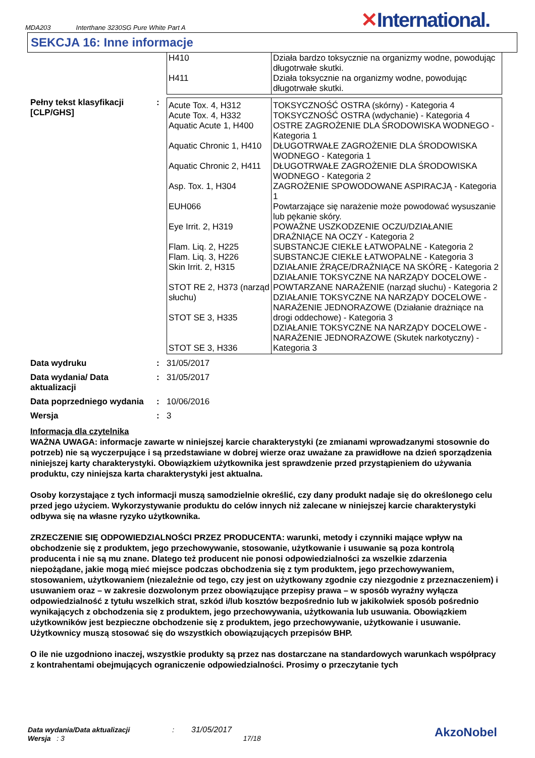MDA203 Interthane 3230SG Pure White Part A
✕International.
SEKCJA 16: Inne informacje
| H410 H411 | Działa bardzo toksycznie na organizmy wodne, powodując długotrwałe skutki. Działa toksycznie na organizmy wodne, powodując długotrwałe skutki. |
Pełny tekst klasyfikacji [CLP/GHS]
:
| Acute Tox. 4, H312 Acute Tox. 4, H332 Aquatic Acute 1, H400 Aquatic Chronic 1, H410 Aquatic Chronic 2, H411 Asp. Tox. 1, H304 EUH066 Eye Irrit. 2, H319 Flam. Liq. 2, H225 Flam. Liq. 3, H226 Skin Irrit. 2, H315 STOT RE 2, H373 (narząd słuchu) STOT SE 3, H335 STOT SE 3, H336 | TOKSYCZNOŚĆ OSTRA (skórny) - Kategoria 4 TOKSYCZNOŚĆ OSTRA (wdychanie) - Kategoria 4 OSTRE ZAGROŻENIE DLA ŚRODOWISKA WODNEGO - Kategoria 1 DŁUGOTRWAŁE ZAGROŻENIE DLA ŚRODOWISKA WODNEGO - Kategoria 1 DŁUGOTRWAŁE ZAGROŻENIE DLA ŚRODOWISKA WODNEGO - Kategoria 2 ZAGROŻENIE SPOWODOWANE ASPIRACJĄ - Kategoria 1 Powtarzające się narażenie może powodować wysuszanie lub pękanie skóry. POWAŻNE USZKODZENIE OCZU/DZIAŁANIE DRAŻNIĄCE NA OCZY - Kategoria 2 SUBSTANCJE CIEKŁE ŁATWOPALNE - Kategoria 2 SUBSTANCJE CIEKŁE ŁATWOPALNE - Kategoria 3 DZIAŁANIE ŻRĄCE/DRAŻNIĄCE NA SKÓRĘ - Kategoria 2 DZIAŁANIE TOKSYCZNE NA NARZĄDY DOCELOWE - POWTARZANE NARAŻENIE (narząd słuchu) - Kategoria 2 DZIAŁANIE TOKSYCZNE NA NARZĄDY DOCELOWE - NARAŻENIE JEDNORAZOWE (Działanie drażniące na drogi oddechowe) - Kategoria 3 DZIAŁANIE TOKSYCZNE NA NARZĄDY DOCELOWE - NARAŻENIE JEDNORAZOWE (Skutek narkotyczny) - Kategoria 3 |
Data wydruku : 31/05/2017
Data wydania/ Data aktualizacji
: 31/05/2017
Data poprzedniego wydania
: 10/06/2016
Wersja : 3
Informacja dla czytelnika
WAŻNA UWAGA: informacje zawarte w niniejszej karcie charakterystyki (ze zmianami wprowadzanymi stosownie do potrzeb) nie są wyczerpujące i są przedstawiane w dobrej wierze oraz uważane za prawidłowe na dzień sporządzenia niniejszej karty charakterystyki. Obowiązkiem użytkownika jest sprawdzenie przed przystąpieniem do używania produktu, czy niniejsza karta charakterystyki jest aktualna.
Osoby korzystające z tych informacji muszą samodzielnie określić, czy dany produkt nadaje się do określonego celu przed jego użyciem. Wykorzystywanie produktu do celów innych niż zalecane w niniejszej karcie charakterystyki odbywa się na własne ryzyko użytkownika.
ZRZECZENIE SIĘ ODPOWIEDZIALNOŚCI PRZEZ PRODUCENTA: warunki, metody i czynniki mające wpływ na obchodzenie się z produktem, jego przechowywanie, stosowanie, użytkowanie i usuwanie są poza kontrolą producenta i nie są mu znane. Dlatego też producent nie ponosi odpowiedzialności za wszelkie zdarzenia niepożądane, jakie mogą mieć miejsce podczas obchodzenia się z tym produktem, jego przechowywaniem, stosowaniem, użytkowaniem (niezależnie od tego, czy jest on użytkowany zgodnie czy niezgodnie z przeznaczeniem) i usuwaniem oraz – w zakresie dozwolonym przez obowiązujące przepisy prawa – w sposób wyraźny wyłącza odpowiedzialność z tytułu wszelkich strat, szkód i/lub kosztów bezpośrednio lub w jakikolwiek sposób pośrednio wynikających z obchodzenia się z produktem, jego przechowywania, użytkowania lub usuwania. Obowiązkiem użytkowników jest bezpieczne obchodzenie się z produktem, jego przechowywanie, użytkowanie i usuwanie. Użytkownicy muszą stosować się do wszystkich obowiązujących przepisów BHP.
O ile nie uzgodniono inaczej, wszystkie produkty są przez nas dostarczane na standardowych warunkach współpracy z kontrahentami obejmujących ograniczenie odpowiedzialności. Prosimy o przeczytanie tych
Data wydania/Data aktualizacji : 31/05/2017
Wersja : 3 17/18
AkzoNobel